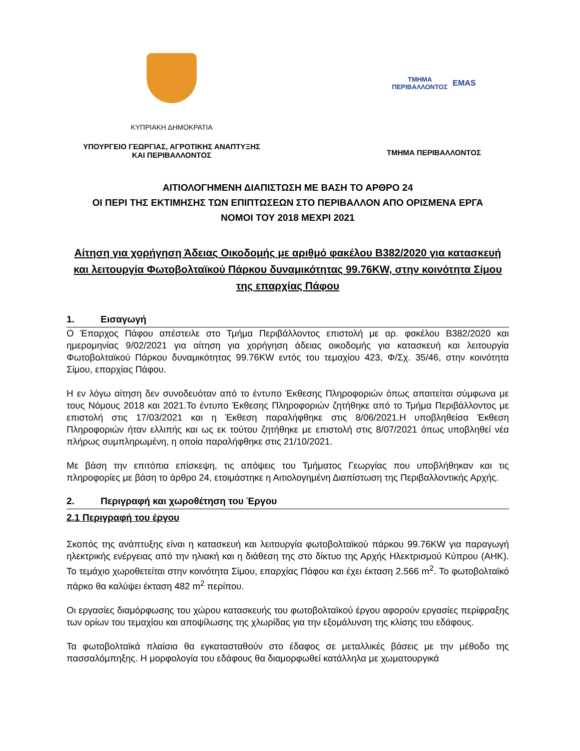ΚΥΠΡΙΑΚΗ ΔΗΜΟΚΡΑΤΙΑ
ΥΠΟΥΡΓΕΙΟ ΓΕΩΡΓΙΑΣ, ΑΓΡΟΤΙΚΗΣ ΑΝΑΠΤΥΞΗΣ
ΚΑΙ ΠΕΡΙΒΑΛΛΟΝΤΟΣ
ΤΜΗΜΑ
ΠΕΡΙΒΑΛΛΟΝΤΟΣ
EMAS
ΤΜΗΜΑ ΠΕΡΙΒΑΛΛΟΝΤΟΣ
ΑΙΤΙΟΛΟΓΗΜΕΝΗ ΔΙΑΠΙΣΤΩΣΗ ΜΕ ΒΑΣΗ ΤΟ ΑΡΘΡΟ 24
ΟΙ ΠΕΡΙ ΤΗΣ ΕΚΤΙΜΗΣΗΣ ΤΩΝ ΕΠΙΠΤΩΣΕΩΝ ΣΤΟ ΠΕΡΙΒΑΛΛΟΝ ΑΠΟ ΟΡΙΣΜΕΝΑ ΕΡΓΑ
ΝΟΜΟΙ ΤΟΥ 2018 ΜΕΧΡΙ 2021
Αίτηση για χορήγηση Άδειας Οικοδομής με αριθμό φακέλου Β382/2020 για κατασκευή και λειτουργία Φωτοβολταϊκού Πάρκου δυναμικότητας 99.76KW, στην κοινότητα Σίμου της επαρχίας Πάφου
1. Εισαγωγή
Ο Έπαρχος Πάφου απέστειλε στο Τμήμα Περιβάλλοντος επιστολή με αρ. φακέλου Β382/2020 και ημερομηνίας 9/02/2021 για αίτηση για χορήγηση άδειας οικοδομής για κατασκευή και λειτουργία Φωτοβολταϊκού Πάρκου δυναμικότητας 99.76KW εντός του τεμαχίου 423, Φ/Σχ. 35/46, στην κοινότητα Σίμου, επαρχίας Πάφου.
Η εν λόγω αίτηση δεν συνοδευόταν από το έντυπο Έκθεσης Πληροφοριών όπως απαιτείται σύμφωνα με τους Νόμους 2018 και 2021.Το έντυπο Έκθεσης Πληροφοριών ζητήθηκε από το Τμήμα Περιβάλλοντος με επιστολή στις 17/03/2021 και η Έκθεση παραλήφθηκε στις 8/06/2021.Η υποβληθείσα Έκθεση Πληροφοριών ήταν ελλιπής και ως εκ τούτου ζητήθηκε με επιστολή στις 8/07/2021 όπως υποβληθεί νέα πλήρως συμπληρωμένη, η οποία παραλήφθηκε στις 21/10/2021.
Με βάση την επιτόπια επίσκεψη, τις απόψεις του Τμήματος Γεωργίας που υποβλήθηκαν και τις πληροφορίες με βάση το άρθρο 24, ετοιμάστηκε η Αιτιολογημένη Διαπίστωση της Περιβαλλοντικής Αρχής.
2. Περιγραφή και χωροθέτηση του Έργου
2.1 Περιγραφή του έργου
Σκοπός της ανάπτυξης είναι η κατασκευή και λειτουργία φωτοβολταϊκού πάρκου 99.76KW για παραγωγή ηλεκτρικής ενέργειας από την ηλιακή και η διάθεση της στο δίκτυο της Αρχής Ηλεκτρισμού Κύπρου (ΑΗΚ). Το τεμάχιο χωροθετείται στην κοινότητα Σίμου, επαρχίας Πάφου και έχει έκταση 2.566 m<sup>2</sup>. Το φωτοβολταϊκό πάρκο θα καλύψει έκταση 482 m<sup>2</sup> περίπου.
Οι εργασίες διαμόρφωσης του χώρου κατασκευής του φωτοβολταϊκού έργου αφορούν εργασίες περίφραξης των ορίων του τεμαχίου και αποψίλωσης της χλωρίδας για την εξομάλυνση της κλίσης του εδάφους.
Τα φωτοβολταϊκά πλαίσια θα εγκατασταθούν στο έδαφος σε μεταλλικές βάσεις με την μέθοδο της πασσαλόμπηξης. Η μορφολογία του εδάφους θα διαμορφωθεί κατάλληλα με χωματουργικά